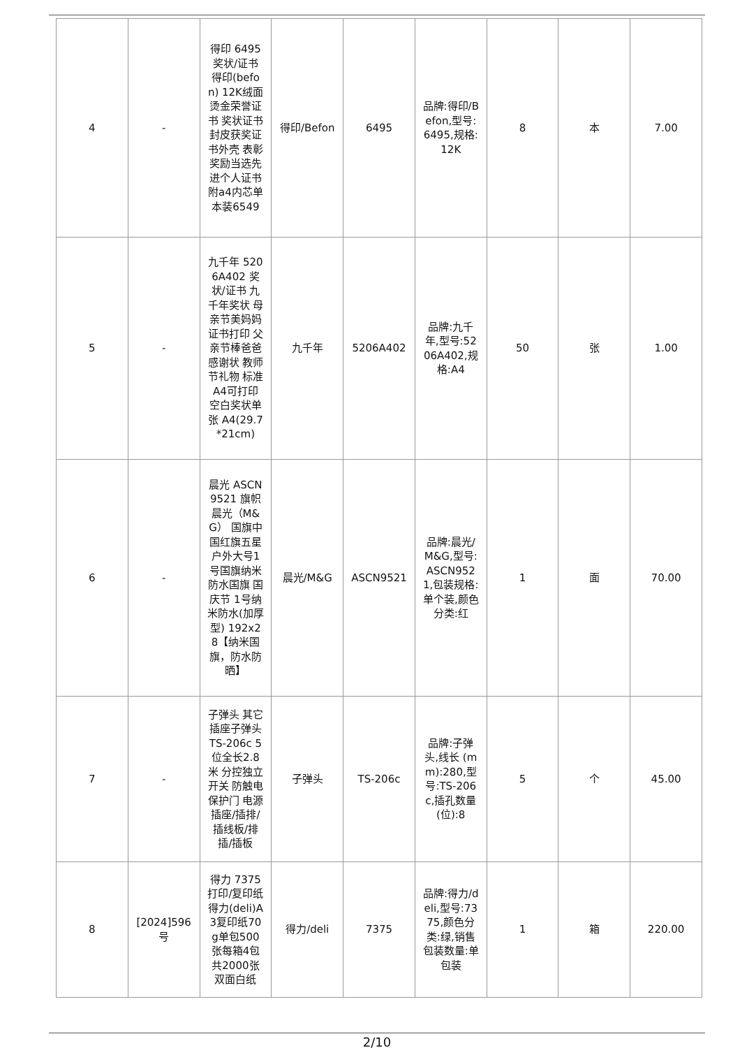| 4 | - | 得印 6495 奖状/证书 得印(befon) 12K绒面烫金荣誉证书 奖状证书封皮获奖证书外壳 表彰奖励当选先进个人证书附a4内芯单本装6549 | 得印/Befon | 6495 | 品牌:得印/Befon,型号:6495,规格:12K | 8 | 本 | 7.00 |
| 5 | - | 九千年 5206A402 奖状/证书 九千年奖状 母亲节美妈妈证书打印 父亲节棒爸爸感谢状 教师节礼物 标准A4可打印 空白奖状单张 A4(29.7*21cm) | 九千年 | 5206A402 | 品牌:九千年,型号:5206A402,规格:A4 | 50 | 张 | 1.00 |
| 6 | - | 晨光 ASCN9521 旗帜晨光（M&G） 国旗中国红旗五星户外大号1号国旗纳米防水国旗 国庆节 1号纳米防水(加厚型) 192x28【纳米国旗，防水防晒】 | 晨光/M&G | ASCN9521 | 品牌:晨光/M&G,型号:ASCN9521,包装规格:单个装,颜色分类:红 | 1 | 面 | 70.00 |
| 7 | - | 子弹头 其它插座子弹头 TS-206c 5位全长2.8米 分控独立开关 防触电保护门 电源插座/插排/插线板/排插/插板 | 子弹头 | TS-206c | 品牌:子弹头,线长 (mm):280,型号:TS-206c,插孔数量 (位):8 | 5 | 个 | 45.00 |
| 8 | [2024]596号 | 得力 7375 打印/复印纸得力(deli)A3复印纸70g单包500张每箱4包共2000张双面白纸 | 得力/deli | 7375 | 品牌:得力/deli,型号:7375,颜色分类:绿,销售包装数量:单包装 | 1 | 箱 | 220.00 |
2/10